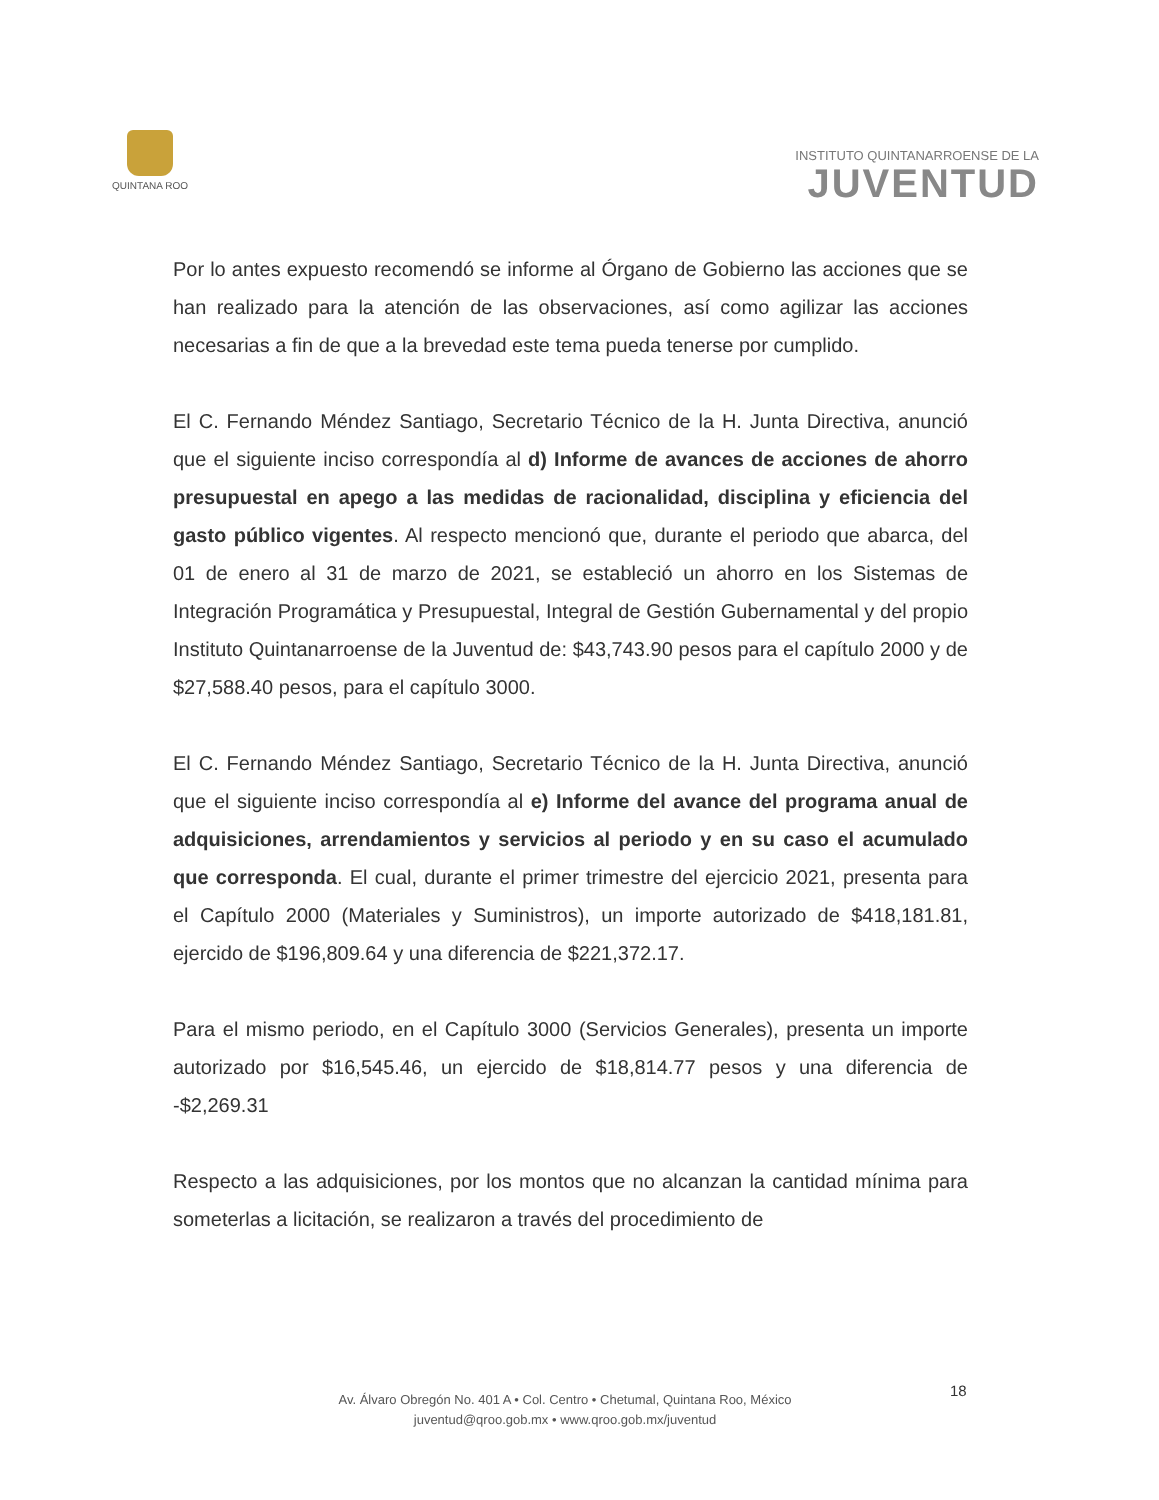QUINTANA ROO
INSTITUTO QUINTANARROENSE DE LA
JUVENTUD
Por lo antes expuesto recomendó se informe al Órgano de Gobierno las acciones que se han realizado para la atención de las observaciones, así como agilizar las acciones necesarias a fin de que a la brevedad este tema pueda tenerse por cumplido.
El C. Fernando Méndez Santiago, Secretario Técnico de la H. Junta Directiva, anunció que el siguiente inciso correspondía al d) Informe de avances de acciones de ahorro presupuestal en apego a las medidas de racionalidad, disciplina y eficiencia del gasto público vigentes. Al respecto mencionó que, durante el periodo que abarca, del 01 de enero al 31 de marzo de 2021, se estableció un ahorro en los Sistemas de Integración Programática y Presupuestal, Integral de Gestión Gubernamental y del propio Instituto Quintanarroense de la Juventud de: $43,743.90 pesos para el capítulo 2000 y de $27,588.40 pesos, para el capítulo 3000.
El C. Fernando Méndez Santiago, Secretario Técnico de la H. Junta Directiva, anunció que el siguiente inciso correspondía al e) Informe del avance del programa anual de adquisiciones, arrendamientos y servicios al periodo y en su caso el acumulado que corresponda. El cual, durante el primer trimestre del ejercicio 2021, presenta para el Capítulo 2000 (Materiales y Suministros), un importe autorizado de $418,181.81, ejercido de $196,809.64 y una diferencia de $221,372.17.
Para el mismo periodo, en el Capítulo 3000 (Servicios Generales), presenta un importe autorizado por $16,545.46, un ejercido de $18,814.77 pesos y una diferencia de -$2,269.31
Respecto a las adquisiciones, por los montos que no alcanzan la cantidad mínima para someterlas a licitación, se realizaron a través del procedimiento de
Av. Álvaro Obregón No. 401 A • Col. Centro • Chetumal, Quintana Roo, México
juventud@qroo.gob.mx • www.qroo.gob.mx/juventud
18